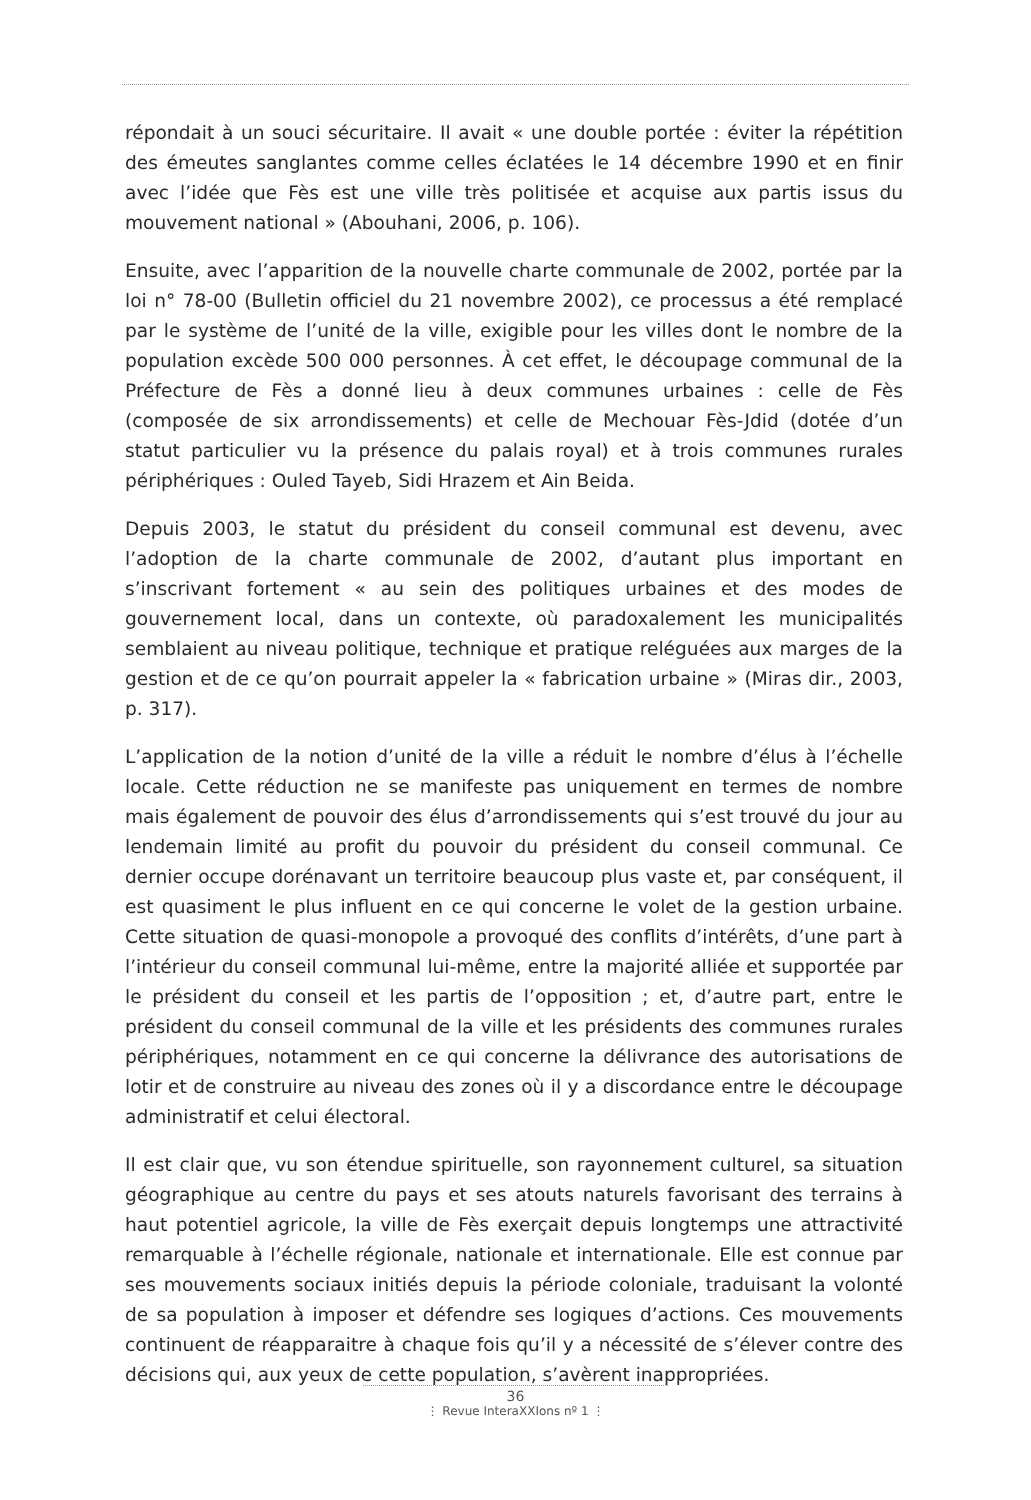répondait à un souci sécuritaire. Il avait « une double portée : éviter la répétition des émeutes sanglantes comme celles éclatées le 14 décembre 1990 et en finir avec l’idée que Fès est une ville très politisée et acquise aux partis issus du mouvement national » (Abouhani, 2006, p. 106).
Ensuite, avec l’apparition de la nouvelle charte communale de 2002, portée par la loi n° 78-00 (Bulletin officiel du 21 novembre 2002), ce processus a été remplacé par le système de l’unité de la ville, exigible pour les villes dont le nombre de la population excède 500 000 personnes. À cet effet, le découpage communal de la Préfecture de Fès a donné lieu à deux communes urbaines : celle de Fès (composée de six arrondissements) et celle de Mechouar Fès-Jdid (dotée d’un statut particulier vu la présence du palais royal) et à trois communes rurales périphériques : Ouled Tayeb, Sidi Hrazem et Ain Beida.
Depuis 2003, le statut du président du conseil communal est devenu, avec l’adoption de la charte communale de 2002, d’autant plus important en s’inscrivant fortement « au sein des politiques urbaines et des modes de gouvernement local, dans un contexte, où paradoxalement les municipalités semblaient au niveau politique, technique et pratique reléguées aux marges de la gestion et de ce qu’on pourrait appeler la « fabrication urbaine » (Miras dir., 2003, p. 317).
L’application de la notion d’unité de la ville a réduit le nombre d’élus à l’échelle locale. Cette réduction ne se manifeste pas uniquement en termes de nombre mais également de pouvoir des élus d’arrondissements qui s’est trouvé du jour au lendemain limité au profit du pouvoir du président du conseil communal. Ce dernier occupe dorénavant un territoire beaucoup plus vaste et, par conséquent, il est quasiment le plus influent en ce qui concerne le volet de la gestion urbaine. Cette situation de quasi-monopole a provoqué des conflits d’intérêts, d’une part à l’intérieur du conseil communal lui-même, entre la majorité alliée et supportée par le président du conseil et les partis de l’opposition ; et, d’autre part, entre le président du conseil communal de la ville et les présidents des communes rurales périphériques, notamment en ce qui concerne la délivrance des autorisations de lotir et de construire au niveau des zones où il y a discordance entre le découpage administratif et celui électoral.
Il est clair que, vu son étendue spirituelle, son rayonnement culturel, sa situation géographique au centre du pays et ses atouts naturels favorisant des terrains à haut potentiel agricole, la ville de Fès exerçait depuis longtemps une attractivité remarquable à l’échelle régionale, nationale et internationale. Elle est connue par ses mouvements sociaux initiés depuis la période coloniale, traduisant la volonté de sa population à imposer et défendre ses logiques d’actions. Ces mouvements continuent de réapparaitre à chaque fois qu’il y a nécessité de s’élever contre des décisions qui, aux yeux de cette population, s’avèrent inappropriées.
36
⋮ Revue InteraXXIons nº 1 ⋮